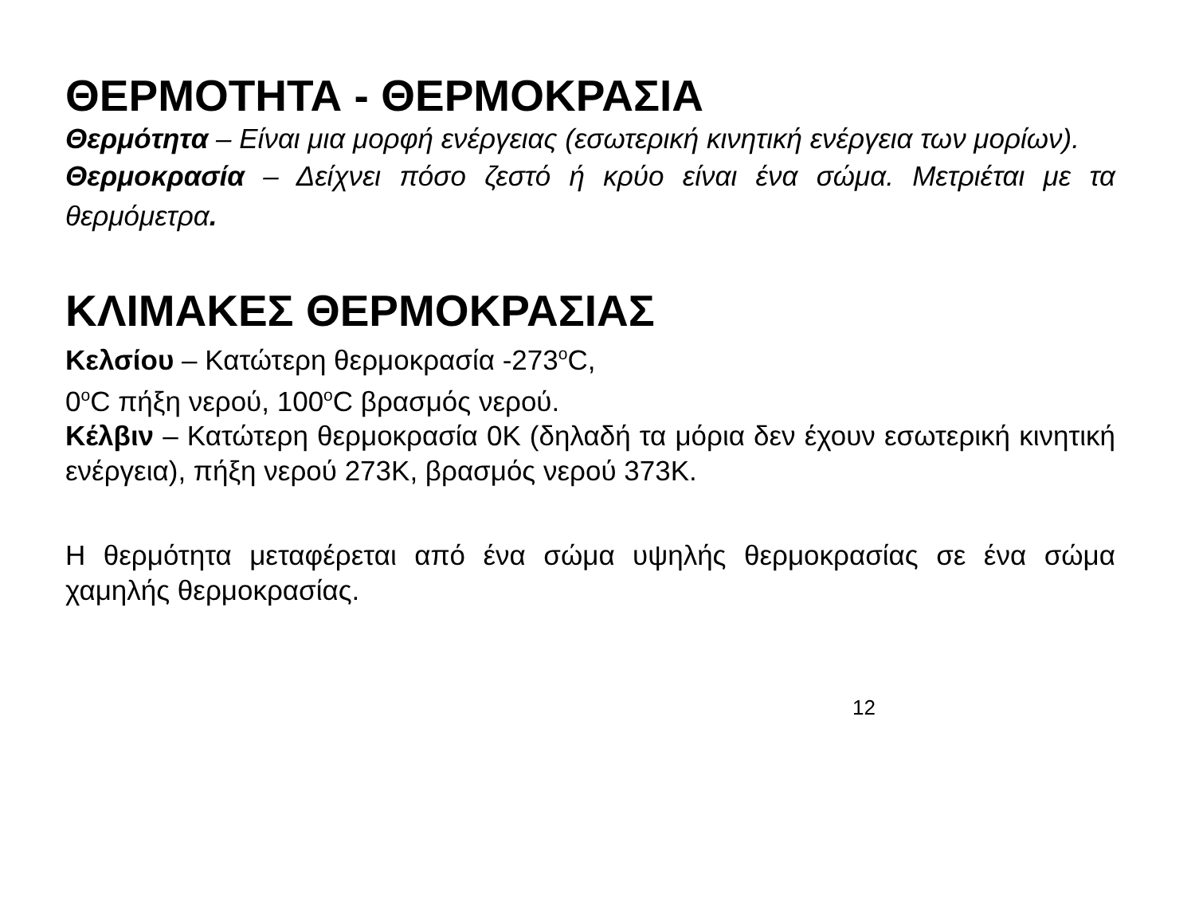ΘΕΡΜΟΤΗΤΑ - ΘΕΡΜΟΚΡΑΣΙΑ
Θερμότητα – Είναι μια μορφή ενέργειας (εσωτερική κινητική ενέργεια των μορίων).
Θερμοκρασία – Δείχνει πόσο ζεστό ή κρύο είναι ένα σώμα. Μετριέται με τα θερμόμετρα.
ΚΛΙΜΑΚΕΣ ΘΕΡΜΟΚΡΑΣΙΑΣ
Κελσίου – Κατώτερη θερμοκρασία -273<sup>ο</sup>C,
0<sup>ο</sup>C πήξη νερού, 100<sup>ο</sup>C βρασμός νερού.
Κέλβιν – Κατώτερη θερμοκρασία 0Κ (δηλαδή τα μόρια δεν έχουν εσωτερική κινητική ενέργεια), πήξη νερού 273Κ, βρασμός νερού 373Κ.
Η θερμότητα μεταφέρεται από ένα σώμα υψηλής θερμοκρασίας σε ένα σώμα χαμηλής θερμοκρασίας.
12